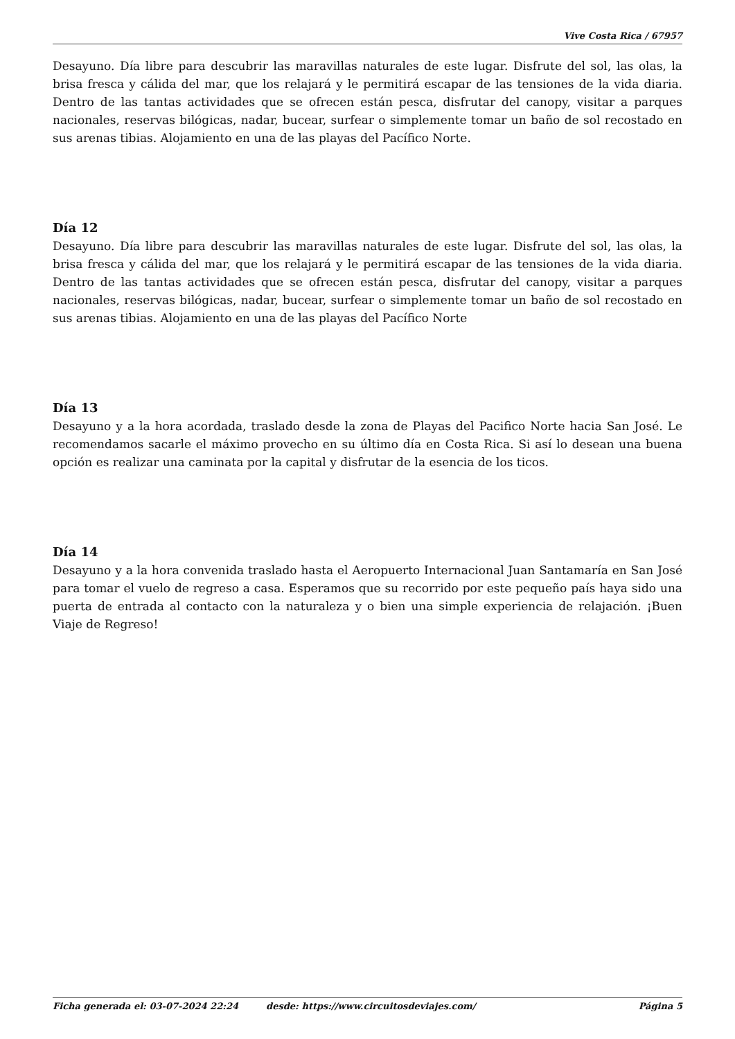Vive Costa Rica / 67957
Desayuno. Día libre para descubrir las maravillas naturales de este lugar. Disfrute del sol, las olas, la brisa fresca y cálida del mar, que los relajará y le permitirá escapar de las tensiones de la vida diaria. Dentro de las tantas actividades que se ofrecen están pesca, disfrutar del canopy, visitar a parques nacionales, reservas bilógicas, nadar, bucear, surfear o simplemente tomar un baño de sol recostado en sus arenas tibias. Alojamiento en una de las playas del Pacífico Norte.
Día 12
Desayuno. Día libre para descubrir las maravillas naturales de este lugar. Disfrute del sol, las olas, la brisa fresca y cálida del mar, que los relajará y le permitirá escapar de las tensiones de la vida diaria. Dentro de las tantas actividades que se ofrecen están pesca, disfrutar del canopy, visitar a parques nacionales, reservas bilógicas, nadar, bucear, surfear o simplemente tomar un baño de sol recostado en sus arenas tibias. Alojamiento en una de las playas del Pacífico Norte
Día 13
Desayuno y a la hora acordada, traslado desde la zona de Playas del Pacifico Norte hacia San José. Le recomendamos sacarle el máximo provecho en su último día en Costa Rica. Si así lo desean una buena opción es realizar una caminata por la capital y disfrutar de la esencia de los ticos.
Día 14
Desayuno y a la hora convenida traslado hasta el Aeropuerto Internacional Juan Santamaría en San José para tomar el vuelo de regreso a casa. Esperamos que su recorrido por este pequeño país haya sido una puerta de entrada al contacto con la naturaleza y o bien una simple experiencia de relajación. ¡Buen Viaje de Regreso!
Ficha generada el: 03-07-2024 22:24 desde: https://www.circuitosdeviajes.com/ Página 5